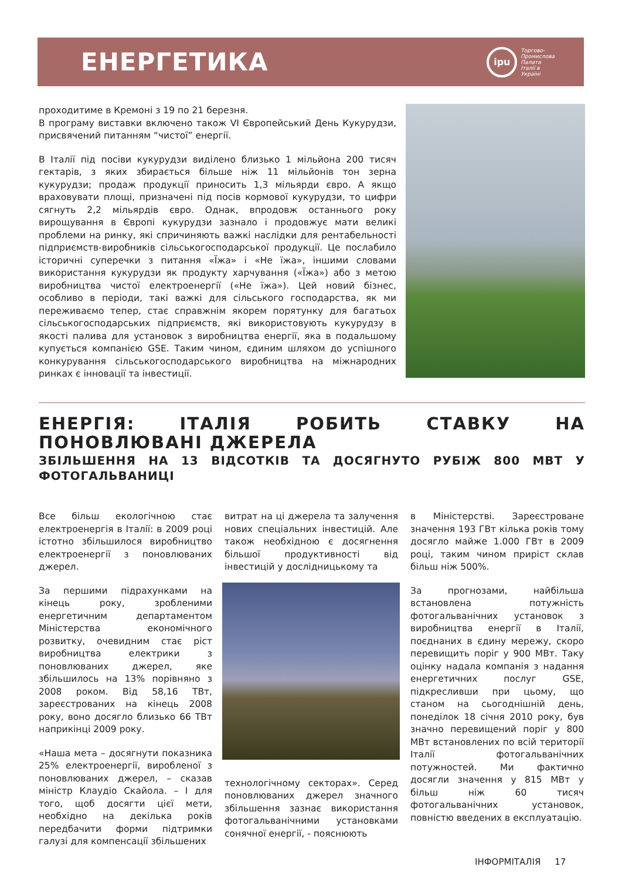ЕНЕРГЕТИКА
ipu
Торгово-
Промислова
Палата
Італії в
Україні
проходитиме в Кремоні з 19 по 21 березня.
В програму виставки включено також VI Європейський День Кукурудзи, присвячений питанням “чистої” енергії.
В Італії під посіви кукурудзи виділено близько 1 мільйона 200 тисяч гектарів, з яких збирається більше ніж 11 мільйонів тон зерна кукурудзи; продаж продукції приносить 1,3 мільярди євро. А якщо враховувати площі, призначені під посів кормової кукурудзи, то цифри сягнуть 2,2 мільярдів євро. Однак, впродовж останнього року вирощування в Європі кукурудзи зазнало і продовжує мати великі проблеми на ринку, які спричиняють важкі наслідки для рентабельності підприємств-виробників сільськогосподарської продукції. Це послабило історичні суперечки з питання «Їжа» і «Не їжа», іншими словами використання кукурудзи як продукту харчування («Їжа») або з метою виробництва чистої електроенергії («Не їжа»). Цей новий бізнес, особливо в періоди, такі важкі для сільського господарства, як ми переживаємо тепер, стає справжнім якорем порятунку для багатьох сільськогосподарських підприємств, які використовують кукурудзу в якості палива для установок з виробництва енергії, яка в подальшому купується компанією GSE. Таким чином, єдиним шляхом до успішного конкурування сільськогосподарського виробництва на міжнародних ринках є інновації та інвестиції.
ЕНЕРГІЯ: ІТАЛІЯ РОБИТЬ СТАВКУ НА ПОНОВЛЮВАНІ ДЖЕРЕЛА
ЗБІЛЬШЕННЯ НА 13 ВІДСОТКІВ ТА ДОСЯГНУТО РУБІЖ 800 МВТ У ФОТОГАЛЬВАНИЦІ
Все більш екологічною стає електроенергія в Італії: в 2009 році істотно збільшилося виробництво електроенергії з поновлюваних джерел.
За першими підрахунками на кінець року, зробленими енергетичним департаментом Міністерства економічного розвитку, очевидним стає ріст виробництва електрики з поновлюваних джерел, яке збільшилось на 13% порівняно з 2008 роком. Від 58,16 ТВт, зареєстрованих на кінець 2008 року, воно досягло близько 66 ТВт наприкінці 2009 року.
«Наша мета – досягнути показника 25% електроенергії, виробленої з поновлюваних джерел, – сказав міністр Клаудіо Скайола. – І для того, щоб досягти цієї мети, необхідно на декілька років передбачити форми підтримки галузі для компенсації збільшених
витрат на ці джерела та залучення нових спеціальних інвестицій. Але також необхідною є досягнення більшої продуктивності від інвестицій у дослідницькому та
технологічному секторах». Серед поновлюваних джерел значного збільшення зазнає використання фотогальванічними установками сонячної енергії, - пояснюють
в Міністерстві. Зареєстроване значення 193 ГВт кілька років тому досягло майже 1.000 ГВт в 2009 році, таким чином приріст склав більш ніж 500%.
За прогнозами, найбільша встановлена потужність фотогальванічних установок з виробництва енергії в Італії, поєднаних в єдину мережу, скоро перевищить поріг у 900 МВт. Таку оцінку надала компанія з надання енергетичних послуг GSE, підкресливши при цьому, що станом на сьогоднішній день, понеділок 18 січня 2010 року, був значно перевищений поріг у 800 МВт встановлених по всій території Італії фотогальванічних потужностей. Ми фактично досягли значення у 815 МВт у більш ніж 60 тисяч фотогальванічних установок, повністю введених в експлуатацію.
ІНФОРМІТАЛІЯ 17